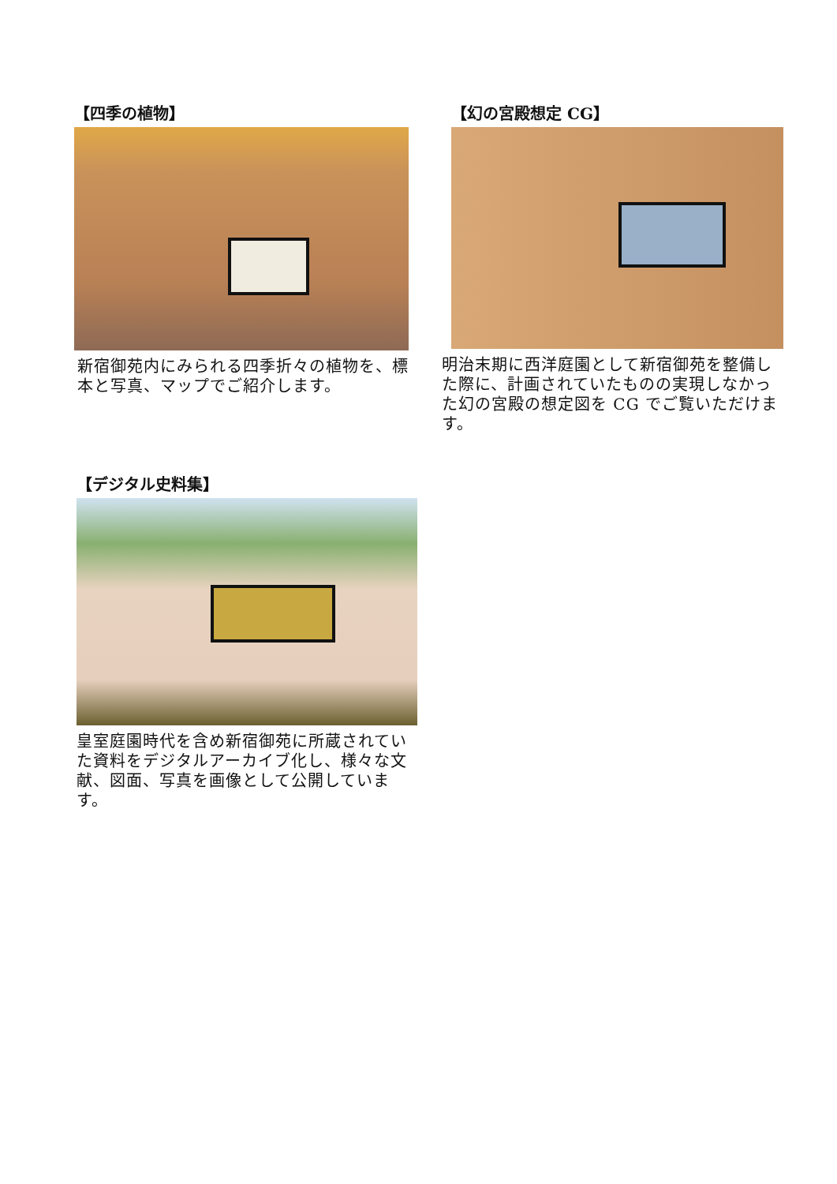【四季の植物】
新宿御苑内にみられる四季折々の植物を、標本と写真、マップでご紹介します。
【幻の宮殿想定 CG】
明治末期に西洋庭園として新宿御苑を整備した際に、計画されていたものの実現しなかった幻の宮殿の想定図を CG でご覧いただけます。
【デジタル史料集】
皇室庭園時代を含め新宿御苑に所蔵されていた資料をデジタルアーカイブ化し、様々な文献、図面、写真を画像として公開しています。